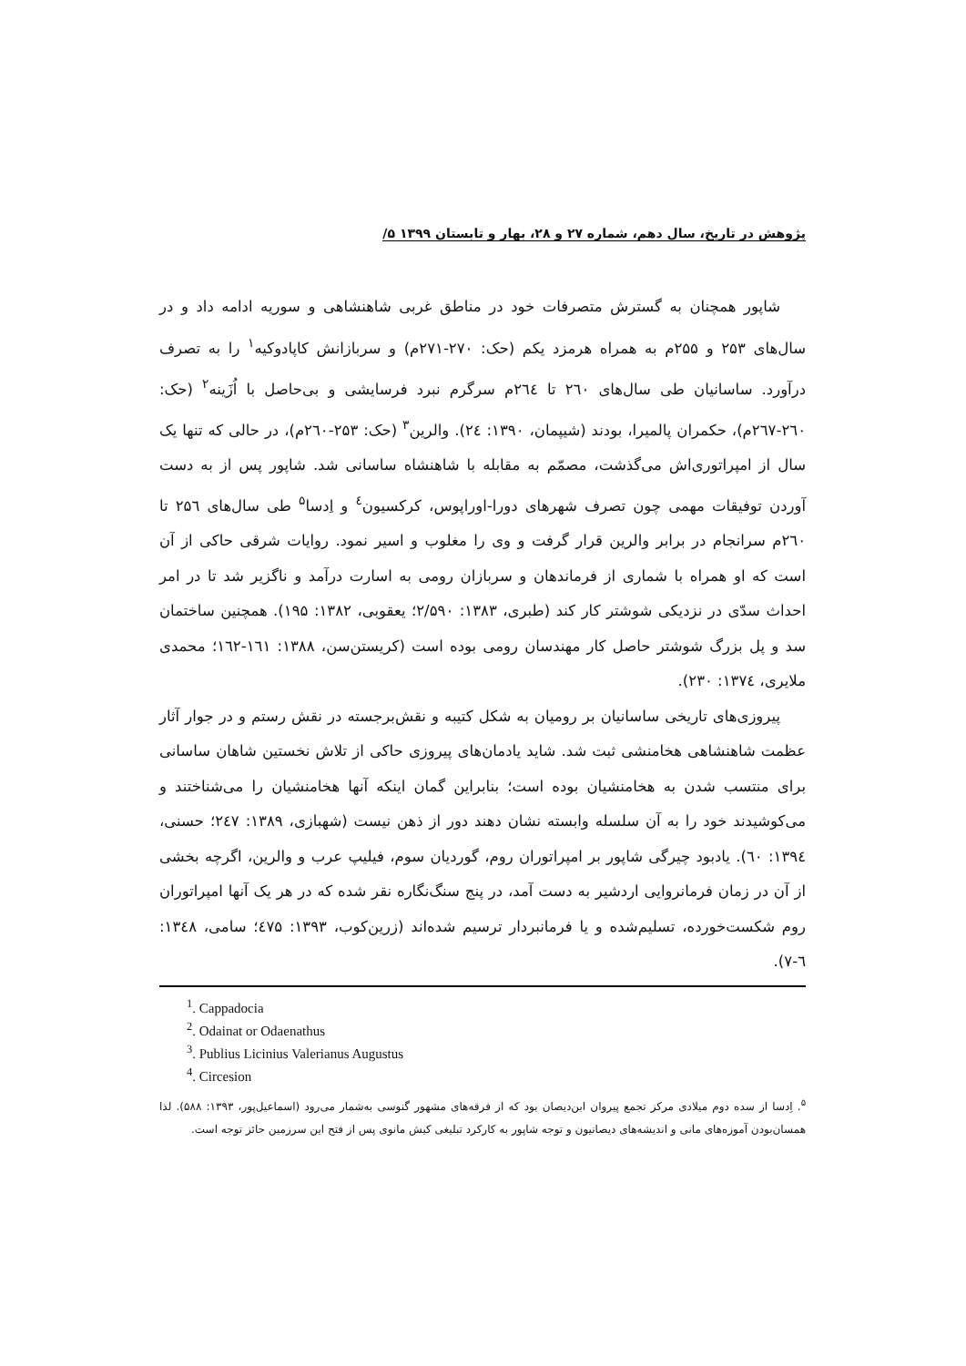پژوهش در تاریخ، سال دهم، شماره ۲۷ و ۲۸، بهار و تابستان ۱۳۹۹ ۵/
شاپور همچنان به گسترش متصرفات خود در مناطق غربی شاهنشاهی و سوریه ادامه داد و در سال‌های ۲۵۳ و ۲۵۵م به همراه هرمزد یکم (حک: ۲۷۰-۲۷۱م) و سربازانش کاپادوکیه<sup>۱</sup> را به تصرف درآورد. ساسانیان طی سال‌های ۲٦۰ تا ۲٦٤م سرگرم نبرد فرسایشی و بی‌حاصل با اُزَینه<sup>۲</sup> (حک: ۲٦۰-۲٦۷م)، حکمران پالمیرا، بودند (شیپمان، ۱۳۹۰: ۲٤). والرین<sup>۳</sup> (حک: ۲۵۳-۲٦۰م)، در حالی که تنها یک سال از امپراتوری‌اش می‌گذشت، مصمّم به مقابله با شاهنشاه ساسانی شد. شاپور پس از به دست آوردن توفیقات مهمی چون تصرف شهرهای دورا-اوراپوس، کرکسیون<sup>٤</sup> و اِدسا<sup>۵</sup> طی سال‌های ۲۵٦ تا ۲٦۰م سرانجام در برابر والرین قرار گرفت و وی را مغلوب و اسیر نمود. روایات شرقی حاکی از آن است که او همراه با شماری از فرماندهان و سربازان رومی به اسارت درآمد و ناگزیر شد تا در امر احداث سدّی در نزدیکی شوشتر کار کند (طبری، ۱۳۸۳: ۲/۵۹۰؛ یعقوبی، ۱۳۸۲: ۱۹۵). همچنین ساختمان سد و پل بزرگ شوشتر حاصل کار مهندسان رومی بوده است (کریستن‌سن، ۱۳۸۸: ۱٦۱-۱٦۲؛ محمدی ملایری، ۱۳۷٤: ۲۳۰).
پیروزی‌های تاریخی ساسانیان بر رومیان به شکل کتیبه و نقش‌برجسته در نقش رستم و در جوار آثار عظمت شاهنشاهی هخامنشی ثبت شد. شاید یادمان‌های پیروزی حاکی از تلاش نخستین شاهان ساسانی برای منتسب شدن به هخامنشیان بوده است؛ بنابراین گمان اینکه آنها هخامنشیان را می‌شناختند و می‌کوشیدند خود را به آن سلسله وابسته نشان دهند دور از ذهن نیست (شهبازی، ۱۳۸۹: ۲٤۷؛ حسنی، ۱۳۹٤: ٦۰). یادبود چیرگی شاپور بر امپراتوران روم، گوردیان سوم، فیلیپ عرب و والرین، اگرچه بخشی از آن در زمان فرمانروایی اردشیر به دست آمد، در پنج سنگ‌نگاره نقر شده که در هر یک آنها امپراتوران روم شکست‌خورده، تسلیم‌شده و یا فرمانبردار ترسیم شده‌اند (زرین‌کوب، ۱۳۹۳: ٤۷۵؛ سامی، ۱۳٤۸: ٦-۷).
<sup>1</sup>. Cappadocia
<sup>2</sup>. Odainat or Odaenathus
<sup>3</sup>. Publius Licinius Valerianus Augustus
<sup>4</sup>. Circesion
<sup>۵</sup>. اِدسا از سده دوم میلادی مرکز تجمع پیروان ابن‌دیصان بود که از فرقه‌های مشهور گنوسی به‌شمار می‌رود (اسماعیل‌پور، ۱۳۹۳: ۵۸۸). لذا همسان‌بودن آموزه‌های مانی و اندیشه‌های دیصانیون و توجه شاپور به کارکرد تبلیغی کیش مانوی پس از فتح این سرزمین حائز توجه است.